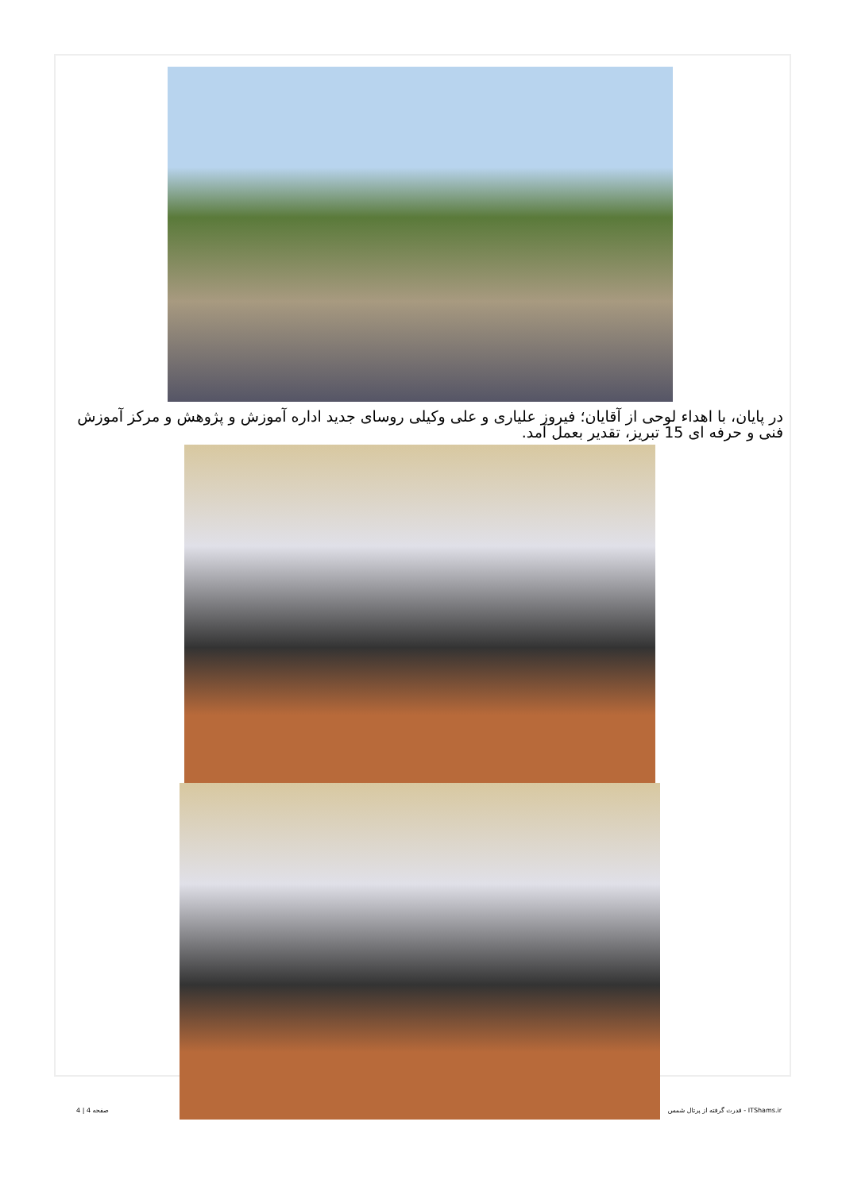در پایان، با اهداء لوحی از آقایان؛ فیروز علیاری و علی وکیلی روسای جدید اداره آموزش و پژوهش و مرکز آموزش فنی و حرفه ای 15 تبریز، تقدیر بعمل آمد.
صفحه 4 | 4 قدرت گرفته از پرتال شمس - ITShams.ir